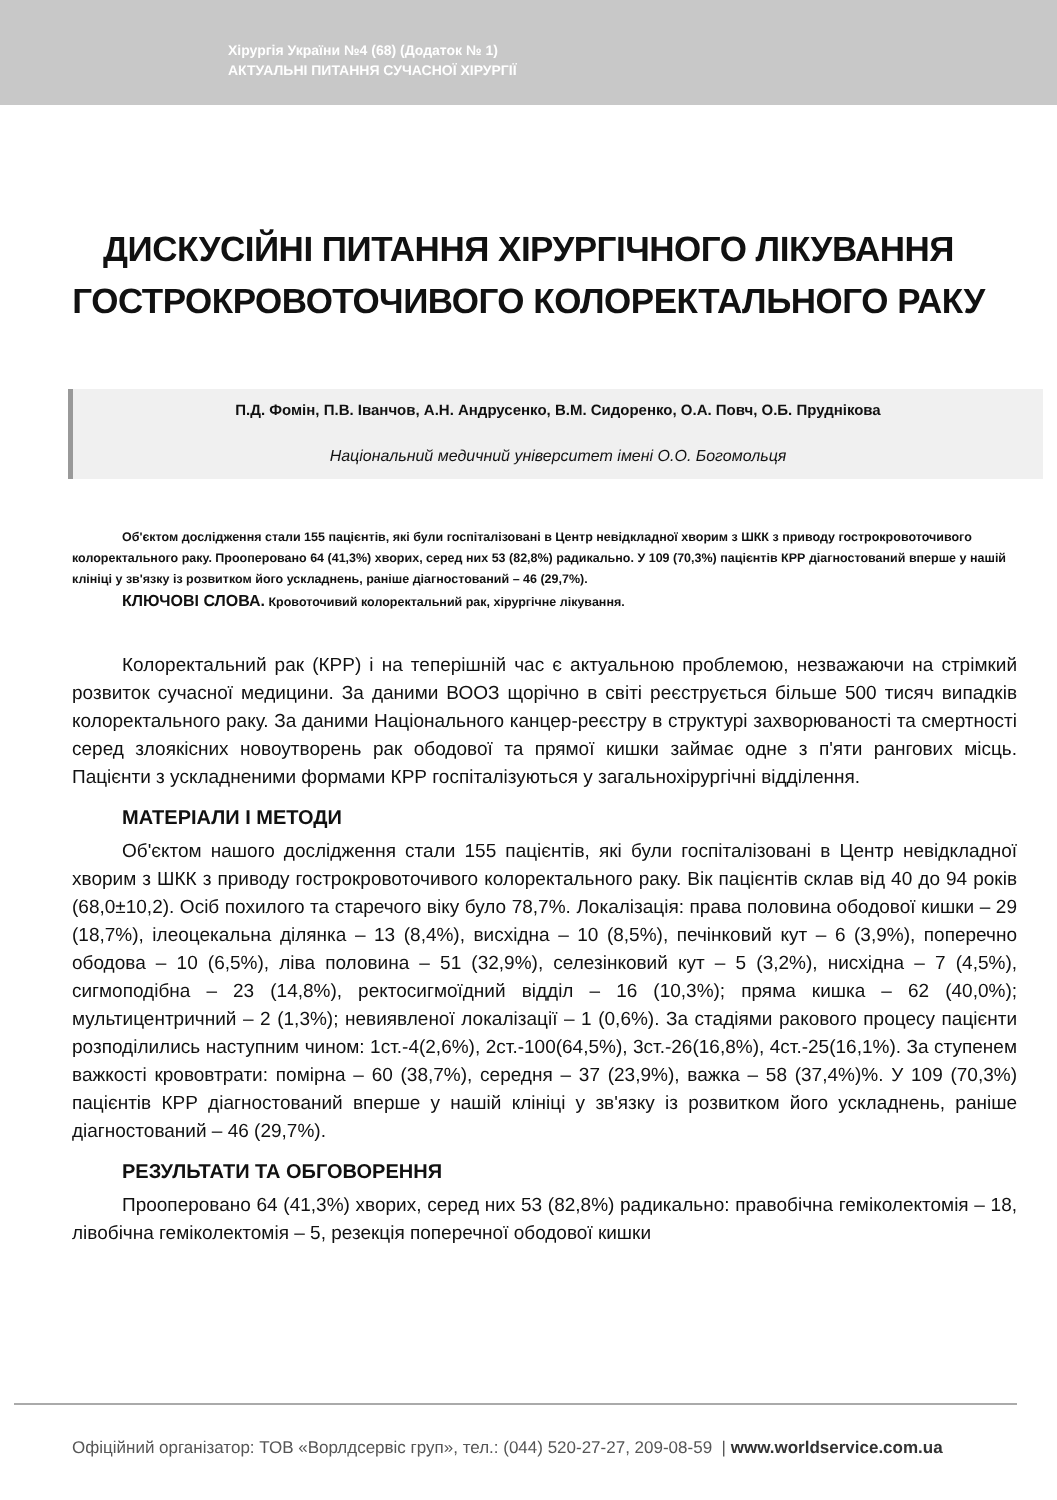Хірургія України №4 (68) (Додаток № 1)
АКТУАЛЬНІ ПИТАННЯ СУЧАСНОЇ ХІРУРГІЇ
ДИСКУСІЙНІ ПИТАННЯ ХІРУРГІЧНОГО ЛІКУВАННЯ ГОСТРОКРОВОТОЧИВОГО КОЛОРЕКТАЛЬНОГО РАКУ
П.Д. Фомін, П.В. Іванчов, А.Н. Андрусенко, В.М. Сидоренко, О.А. Повч, О.Б. Пруднікова
Національний медичний університет імені О.О. Богомольця
Об'єктом дослідження стали 155 пацієнтів, які були госпіталізовані в Центр невідкладної хворим з ШКК з приводу гострокровоточивого колоректального раку. Прооперовано 64 (41,3%) хворих, серед них 53 (82,8%) радикально. У 109 (70,3%) пацієнтів КРР діагностований вперше у нашій клініці у зв'язку із розвитком його ускладнень, раніше діагностований – 46 (29,7%).
КЛЮЧОВІ СЛОВА. Кровоточивий колоректальний рак, хірургічне лікування.
Колоректальний рак (КРР) і на теперішній час є актуальною проблемою, незважаючи на стрімкий розвиток сучасної медицини. За даними ВООЗ щорічно в світі реєструється більше 500 тисяч випадків колоректального раку. За даними Національного канцер-реєстру в структурі захворюваності та смертності серед злоякісних новоутворень рак ободової та прямої кишки займає одне з п'яти рангових місць. Пацієнти з ускладненими формами КРР госпіталізуються у загальнохірургічні відділення.
МАТЕРІАЛИ І МЕТОДИ
Об'єктом нашого дослідження стали 155 пацієнтів, які були госпіталізовані в Центр невідкладної хворим з ШКК з приводу гострокровоточивого колоректального раку. Вік пацієнтів склав від 40 до 94 років (68,0±10,2). Осіб похилого та старечого віку було 78,7%. Локалізація: права половина ободової кишки – 29 (18,7%), ілеоцекальна ділянка – 13 (8,4%), висхідна – 10 (8,5%), печінковий кут – 6 (3,9%), поперечно ободова – 10 (6,5%), ліва половина – 51 (32,9%), селезінковий кут – 5 (3,2%), нисхідна – 7 (4,5%), сигмоподібна – 23 (14,8%), ректосигмоїдний відділ – 16 (10,3%); пряма кишка – 62 (40,0%); мультицентричний – 2 (1,3%); невиявленої локалізації – 1 (0,6%). За стадіями ракового процесу пацієнти розподілились наступним чином: 1ст.-4(2,6%), 2ст.-100(64,5%), 3ст.-26(16,8%), 4ст.-25(16,1%). За ступенем важкості крововтрати: помірна – 60 (38,7%), середня – 37 (23,9%), важка – 58 (37,4%)%. У 109 (70,3%) пацієнтів КРР діагностований вперше у нашій клініці у зв'язку із розвитком його ускладнень, раніше діагностований – 46 (29,7%).
РЕЗУЛЬТАТИ ТА ОБГОВОРЕННЯ
Прооперовано 64 (41,3%) хворих, серед них 53 (82,8%) радикально: правобічна геміколектомія – 18, лівобічна геміколектомія – 5, резекція поперечної ободової кишки
Офіційний організатор: ТОВ «Ворлдсервіс груп», тел.: (044) 520-27-27, 209-08-59 | www.worldservice.com.ua